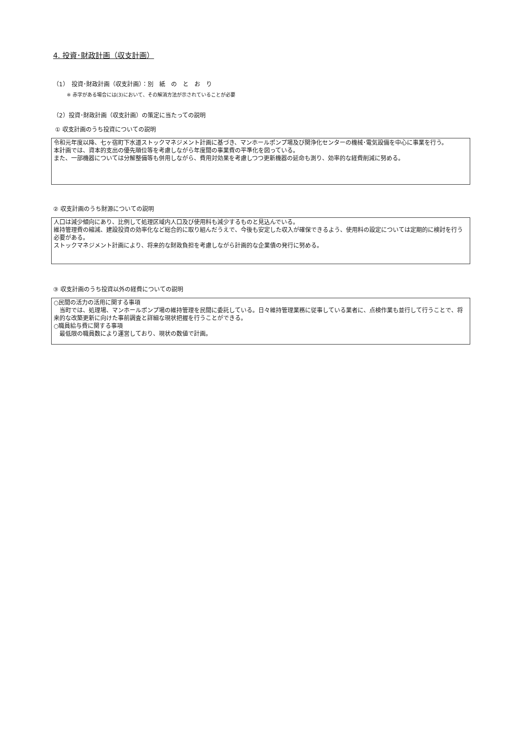4. 投資･財政計画（収支計画）
（1）　投資･財政計画（収支計画）：別　紙　の　と　お　り
※ 赤字がある場合には(3)において、その解消方法が示されていることが必要
（2）投資･財政計画（収支計画）の策定に当たっての説明
① 収支計画のうち投資についての説明
令和元年度以降、七ヶ宿町下水道ストックマネジメント計画に基づき、マンホールポンプ場及び関浄化センターの機械･電気設備を中心に事業を行う。
本計画では、資本的支出の優先順位等を考慮しながら年度間の事業費の平準化を図っている。
また、一部機器については分解整備等も併用しながら、費用対効果を考慮しつつ更新機器の延命も測り、効率的な経費削減に努める。
② 収支計画のうち財源についての説明
人口は減少傾向にあり、比例して処理区域内人口及び使用料も減少するものと見込んでいる。
維持管理費の縮減、建設投資の効率化など総合的に取り組んだうえで、今後も安定した収入が確保できるよう、使用料の設定については定期的に検討を行う必要がある。
ストックマネジメント計画により、将来的な財政負担を考慮しながら計画的な企業債の発行に努める。
③ 収支計画のうち投資以外の経費についての説明
○民間の活力の活用に関する事項
　当町では、処理場、マンホールポンプ場の維持管理を民間に委託している。日々維持管理業務に従事している業者に、点検作業も並行して行うことで、将来的な改築更新に向けた事前調査と詳細な現状把握を行うことができる。
○職員給与費に関する事項
　最低限の職員数により運営しており、現状の数値で計画。